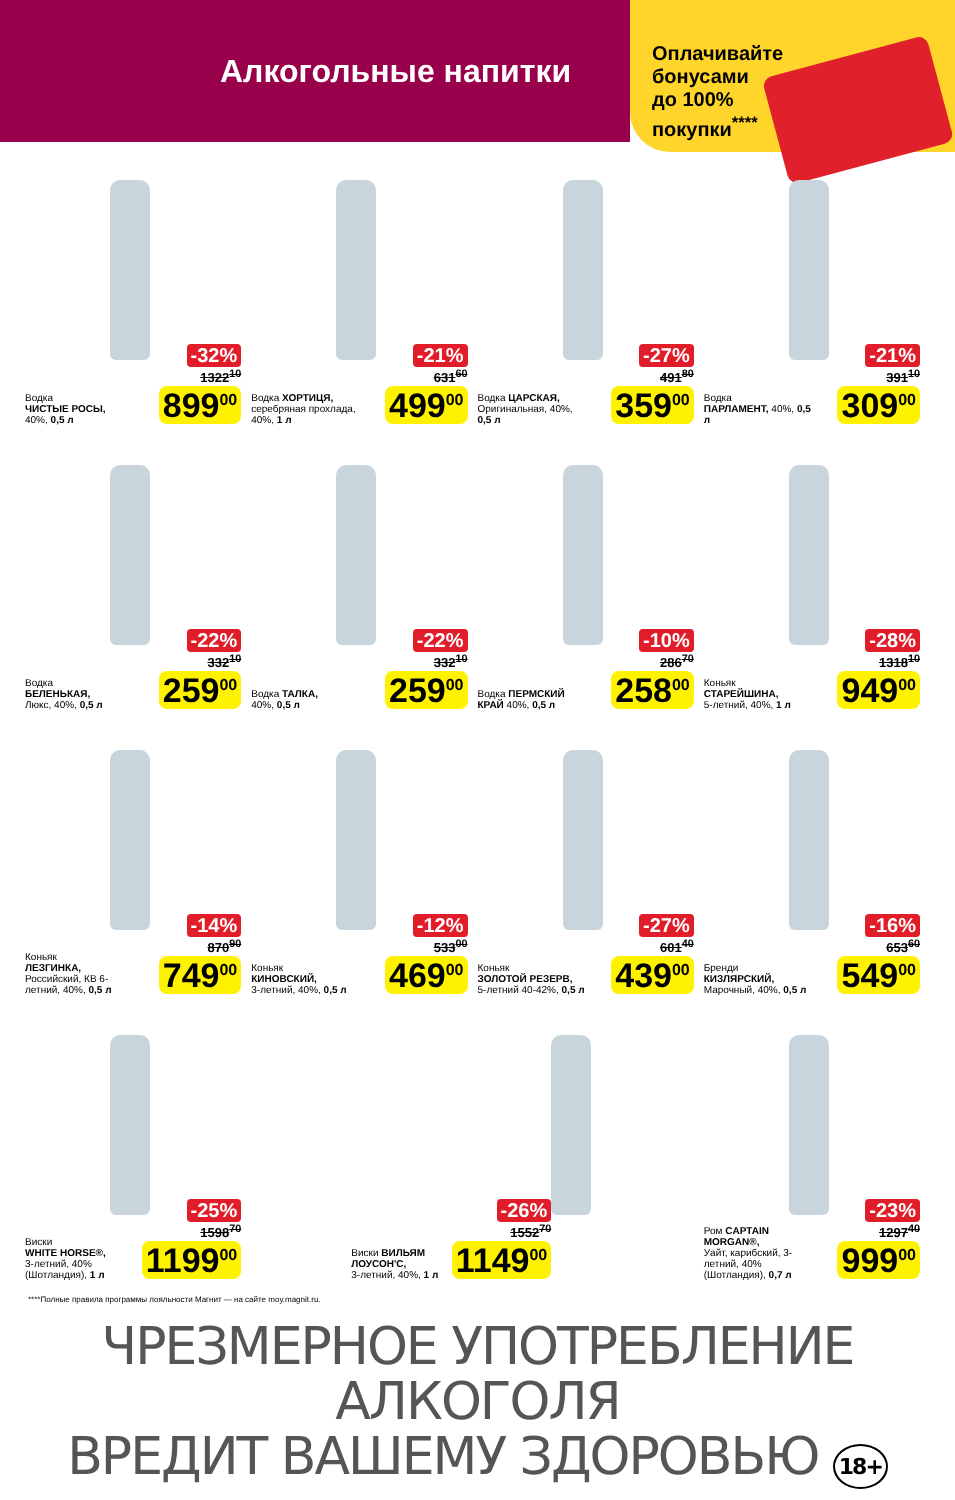Алкогольные напитки
Оплачивайте
бонусами
до 100%
покупки<sup>****</sup>
Водка
ЧИСТЫЕ РОСЫ,
40%, 0,5 л
-32%
1322<sup>10</sup>
899<sup>00</sup>
Водка ХОРТИЦЯ, серебряная прохлада, 40%, 1 л
-21%
631<sup>60</sup>
499<sup>00</sup>
Водка ЦАРСКАЯ, Оригинальная, 40%, 0,5 л
-27%
491<sup>80</sup>
359<sup>00</sup>
Водка
ПАРЛАМЕНТ, 40%, 0,5 л
-21%
391<sup>10</sup>
309<sup>00</sup>
Водка
БЕЛЕНЬКАЯ,
Люкс, 40%, 0,5 л
-22%
332<sup>10</sup>
259<sup>00</sup>
Водка ТАЛКА,
40%, 0,5 л
-22%
332<sup>10</sup>
259<sup>00</sup>
Водка ПЕРМСКИЙ КРАЙ 40%, 0,5 л
-10%
286<sup>70</sup>
258<sup>00</sup>
Коньяк
СТАРЕЙШИНА,
5-летний, 40%, 1 л
-28%
1318<sup>10</sup>
949<sup>00</sup>
Коньяк
ЛЕЗГИНКА,
Российский, КВ 6-летний, 40%, 0,5 л
-14%
870<sup>90</sup>
749<sup>00</sup>
Коньяк
КИНОВСКИЙ,
3-летний, 40%, 0,5 л
-12%
533<sup>00</sup>
469<sup>00</sup>
Коньяк
ЗОЛОТОЙ РЕЗЕРВ,
5-летний 40-42%, 0,5 л
-27%
601<sup>40</sup>
439<sup>00</sup>
Бренди
КИЗЛЯРСКИЙ,
Марочный, 40%, 0,5 л
-16%
653<sup>60</sup>
549<sup>00</sup>
Виски
WHITE HORSE®,
3-летний, 40% (Шотландия), 1 л
-25%
1598<sup>70</sup>
1199<sup>00</sup>
Виски ВИЛЬЯМ ЛОУСОН'С,
3-летний, 40%, 1 л
-26%
1552<sup>70</sup>
1149<sup>00</sup>
Ром CAPTAIN MORGAN®,
Уайт, карибский, 3-летний, 40% (Шотландия), 0,7 л
-23%
1297<sup>40</sup>
999<sup>00</sup>
****Полные правила программы лояльности Магнит — на сайте moy.magnit.ru.
ЧРЕЗМЕРНОЕ УПОТРЕБЛЕНИЕ АЛКОГОЛЯ
ВРЕДИТ ВАШЕМУ ЗДОРОВЬЮ 18+